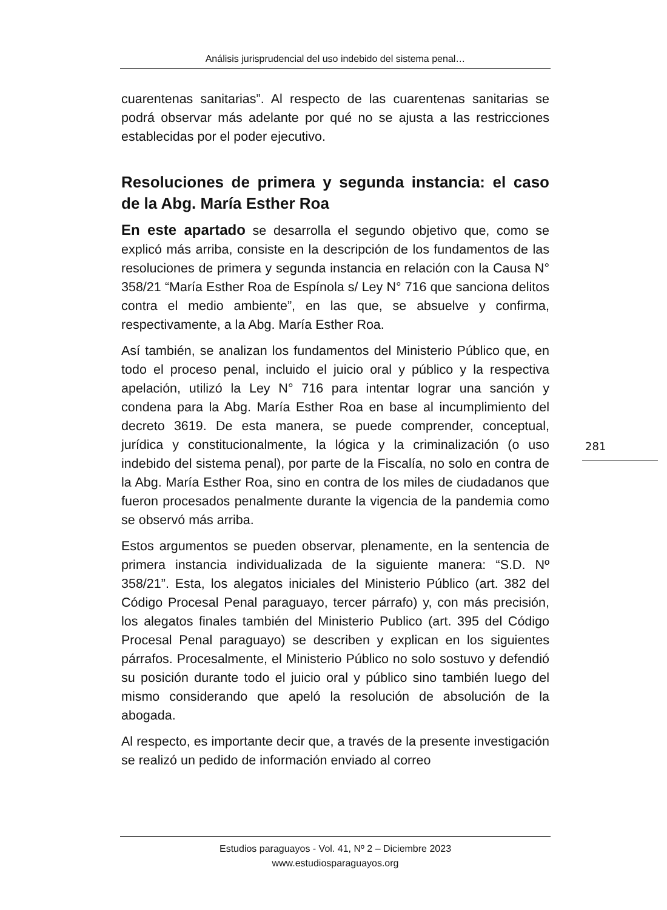Análisis jurisprudencial del uso indebido del sistema penal…
cuarentenas sanitarias”. Al respecto de las cuarentenas sanitarias se podrá observar más adelante por qué no se ajusta a las restricciones establecidas por el poder ejecutivo.
Resoluciones de primera y segunda instancia: el caso de la Abg. María Esther Roa
En este apartado se desarrolla el segundo objetivo que, como se explicó más arriba, consiste en la descripción de los fundamentos de las resoluciones de primera y segunda instancia en relación con la Causa N° 358/21 “María Esther Roa de Espínola s/ Ley N° 716 que sanciona delitos contra el medio ambiente”, en las que, se absuelve y confirma, respectivamente, a la Abg. María Esther Roa.
Así también, se analizan los fundamentos del Ministerio Público que, en todo el proceso penal, incluido el juicio oral y público y la respectiva apelación, utilizó la Ley N° 716 para intentar lograr una sanción y condena para la Abg. María Esther Roa en base al incumplimiento del decreto 3619. De esta manera, se puede comprender, conceptual, jurídica y constitucionalmente, la lógica y la criminalización (o uso indebido del sistema penal), por parte de la Fiscalía, no solo en contra de la Abg. María Esther Roa, sino en contra de los miles de ciudadanos que fueron procesados penalmente durante la vigencia de la pandemia como se observó más arriba.
Estos argumentos se pueden observar, plenamente, en la sentencia de primera instancia individualizada de la siguiente manera: “S.D. Nº 358/21”. Esta, los alegatos iniciales del Ministerio Público (art. 382 del Código Procesal Penal paraguayo, tercer párrafo) y, con más precisión, los alegatos finales también del Ministerio Publico (art. 395 del Código Procesal Penal paraguayo) se describen y explican en los siguientes párrafos. Procesalmente, el Ministerio Público no solo sostuvo y defendió su posición durante todo el juicio oral y público sino también luego del mismo considerando que apeló la resolución de absolución de la abogada.
Al respecto, es importante decir que, a través de la presente investigación se realizó un pedido de información enviado al correo
281
Estudios paraguayos - Vol. 41, Nº 2 – Diciembre 2023
www.estudiosparaguayos.org